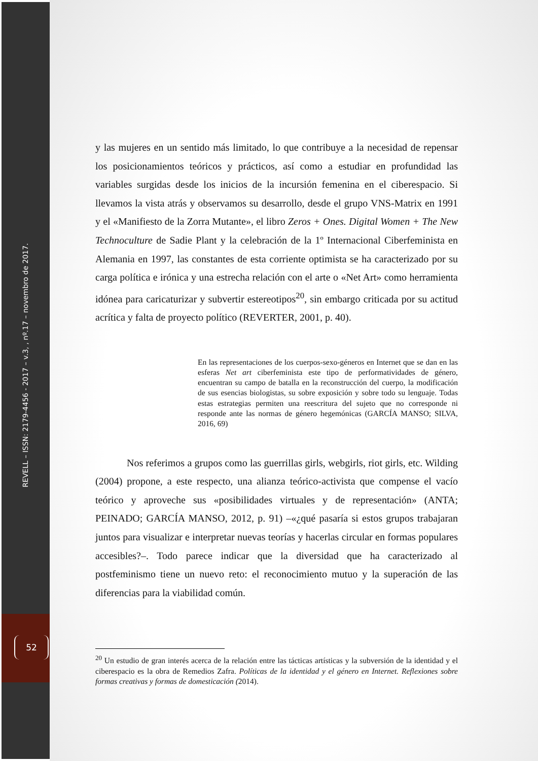REVELL – ISSN: 2179-4456 - 2017 – v.3, , nº.17 – novembro de 2017.
52
y las mujeres en un sentido más limitado, lo que contribuye a la necesidad de repensar los posicionamientos teóricos y prácticos, así como a estudiar en profundidad las variables surgidas desde los inicios de la incursión femenina en el ciberespacio. Si llevamos la vista atrás y observamos su desarrollo, desde el grupo VNS-Matrix en 1991 y el «Manifiesto de la Zorra Mutante», el libro Zeros + Ones. Digital Women + The New Technoculture de Sadie Plant y la celebración de la 1º Internacional Ciberfeminista en Alemania en 1997, las constantes de esta corriente optimista se ha caracterizado por su carga política e irónica y una estrecha relación con el arte o «Net Art» como herramienta idónea para caricaturizar y subvertir estereotipos<sup>20</sup>, sin embargo criticada por su actitud acrítica y falta de proyecto político (REVERTER, 2001, p. 40).
En las representaciones de los cuerpos-sexo-géneros en Internet que se dan en las esferas Net art ciberfeminista este tipo de performatividades de género, encuentran su campo de batalla en la reconstrucción del cuerpo, la modificación de sus esencias biologistas, su sobre exposición y sobre todo su lenguaje. Todas estas estrategias permiten una reescritura del sujeto que no corresponde ni responde ante las normas de género hegemónicas (GARCÍA MANSO; SILVA, 2016, 69)
Nos referimos a grupos como las guerrillas girls, webgirls, riot girls, etc. Wilding (2004) propone, a este respecto, una alianza teórico-activista que compense el vacío teórico y aproveche sus «posibilidades virtuales y de representación» (ANTA; PEINADO; GARCÍA MANSO, 2012, p. 91) –«¿qué pasaría si estos grupos trabajaran juntos para visualizar e interpretar nuevas teorías y hacerlas circular en formas populares accesibles?–. Todo parece indicar que la diversidad que ha caracterizado al postfeminismo tiene un nuevo reto: el reconocimiento mutuo y la superación de las diferencias para la viabilidad común.
<sup>20</sup> Un estudio de gran interés acerca de la relación entre las tácticas artísticas y la subversión de la identidad y el ciberespacio es la obra de Remedios Zafra. Políticas de la identidad y el género en Internet. Reflexiones sobre formas creativas y formas de domesticación (2014).